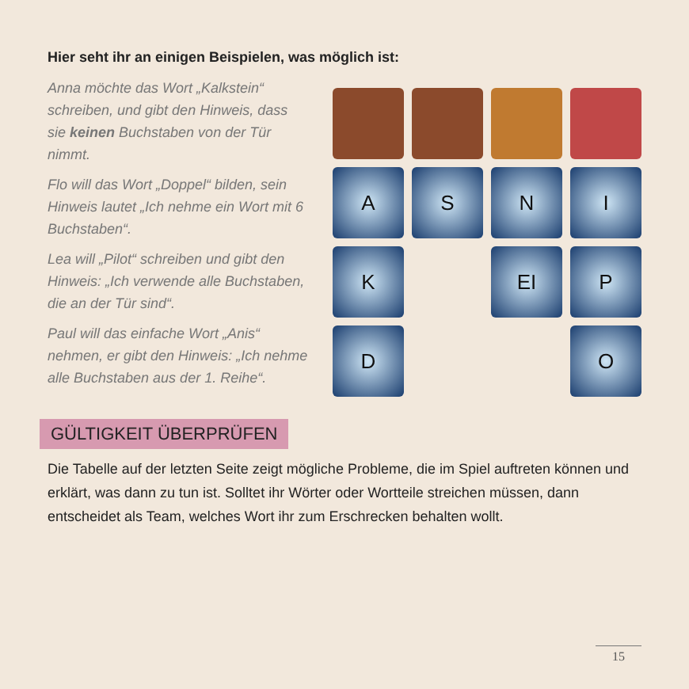Hier seht ihr an einigen Beispielen, was möglich ist:
Anna möchte das Wort „Kalkstein“ schreiben, und gibt den Hinweis, dass sie keinen Buchstaben von der Tür nimmt.
Flo will das Wort „Doppel“ bilden, sein Hinweis lautet „Ich nehme ein Wort mit 6 Buchstaben“.
Lea will „Pilot“ schreiben und gibt den Hinweis: „Ich verwende alle Buchstaben, die an der Tür sind“.
Paul will das einfache Wort „Anis“ nehmen, er gibt den Hinweis: „Ich nehme alle Buchstaben aus der 1. Reihe“.
A
S
N
I
K
EI
P
D
O
GÜLTIGKEIT ÜBERPRÜFEN
Die Tabelle auf der letzten Seite zeigt mögliche Probleme, die im Spiel auftreten können und erklärt, was dann zu tun ist. Solltet ihr Wörter oder Wortteile streichen müssen, dann entscheidet als Team, welches Wort ihr zum Erschrecken behalten wollt.
15